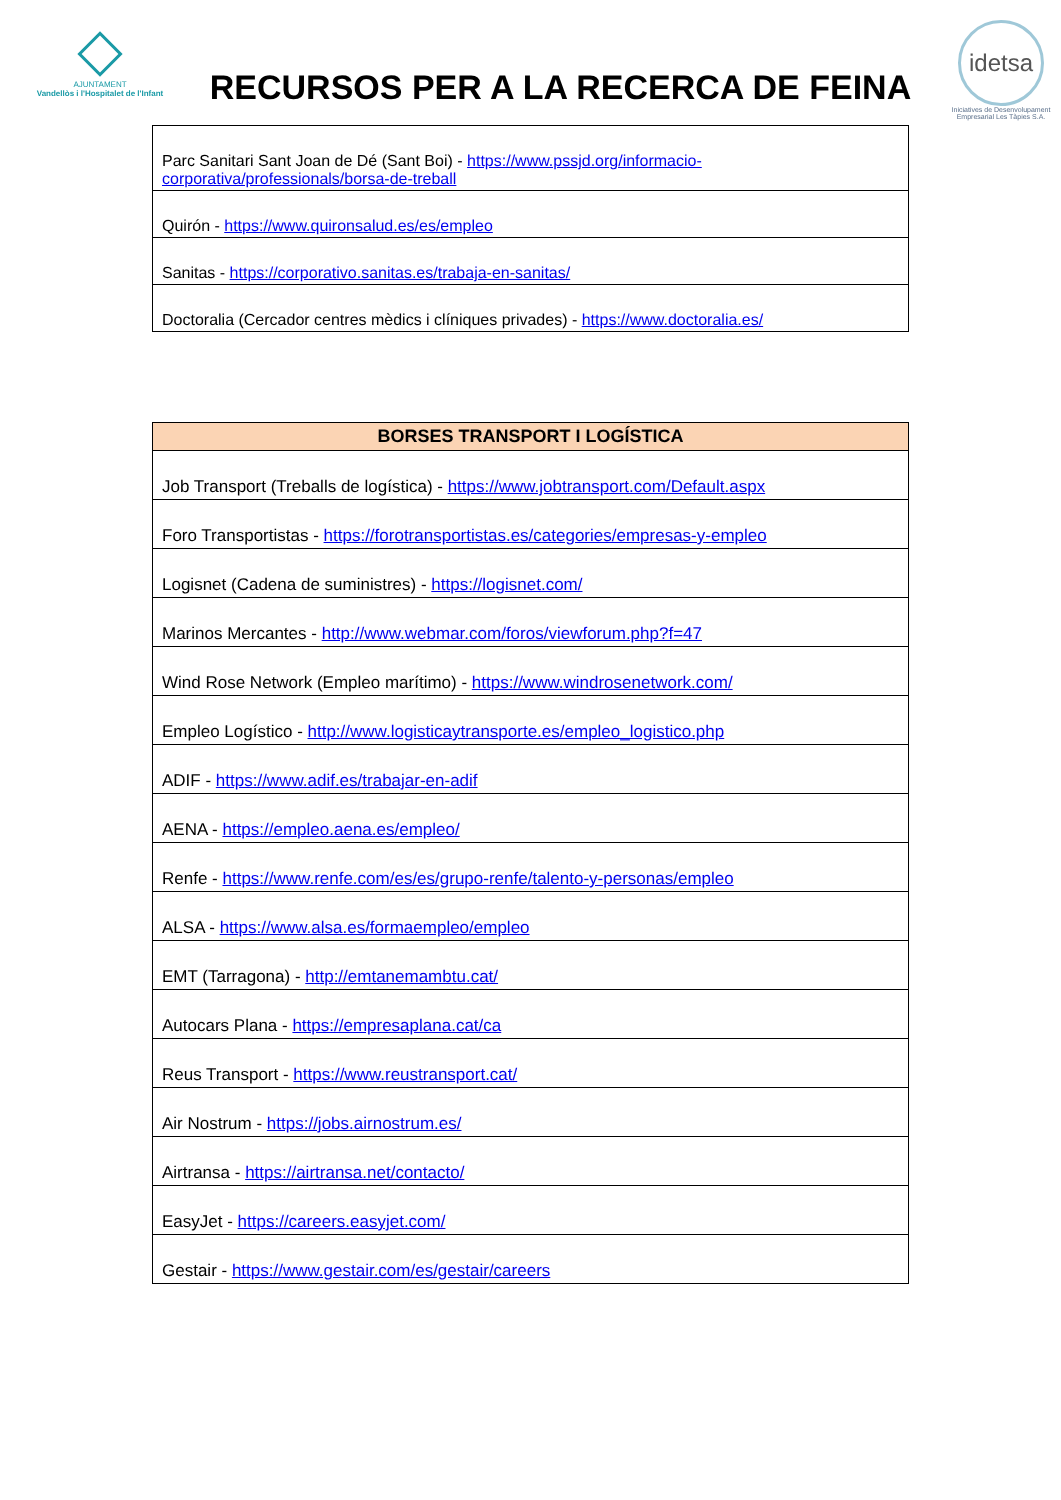AJUNTAMENT
Vandellòs i l'Hospitalet de l'Infant
RECURSOS PER A LA RECERCA DE FEINA
idetsa
Iniciatives de Desenvolupament Empresarial Les Tàpies S.A.
| Parc Sanitari Sant Joan de Dé (Sant Boi) - https://www.pssjd.org/informacio-corporativa/professionals/borsa-de-treball |
| Quirón - https://www.quironsalud.es/es/empleo |
| Sanitas - https://corporativo.sanitas.es/trabaja-en-sanitas/ |
| Doctoralia (Cercador centres mèdics i clíniques privades) - https://www.doctoralia.es/ |
| BORSES TRANSPORT I LOGÍSTICA |
| --- |
| Job Transport (Treballs de logística) - https://www.jobtransport.com/Default.aspx |
| Foro Transportistas - https://forotransportistas.es/categories/empresas-y-empleo |
| Logisnet (Cadena de suministres) - https://logisnet.com/ |
| Marinos Mercantes - http://www.webmar.com/foros/viewforum.php?f=47 |
| Wind Rose Network (Empleo marítimo) - https://www.windrosenetwork.com/ |
| Empleo Logístico - http://www.logisticaytransporte.es/empleo_logistico.php |
| ADIF - https://www.adif.es/trabajar-en-adif |
| AENA - https://empleo.aena.es/empleo/ |
| Renfe - https://www.renfe.com/es/es/grupo-renfe/talento-y-personas/empleo |
| ALSA - https://www.alsa.es/formaempleo/empleo |
| EMT (Tarragona) - http://emtanemambtu.cat/ |
| Autocars Plana - https://empresaplana.cat/ca |
| Reus Transport - https://www.reustransport.cat/ |
| Air Nostrum - https://jobs.airnostrum.es/ |
| Airtransa - https://airtransa.net/contacto/ |
| EasyJet - https://careers.easyjet.com/ |
| Gestair - https://www.gestair.com/es/gestair/careers |